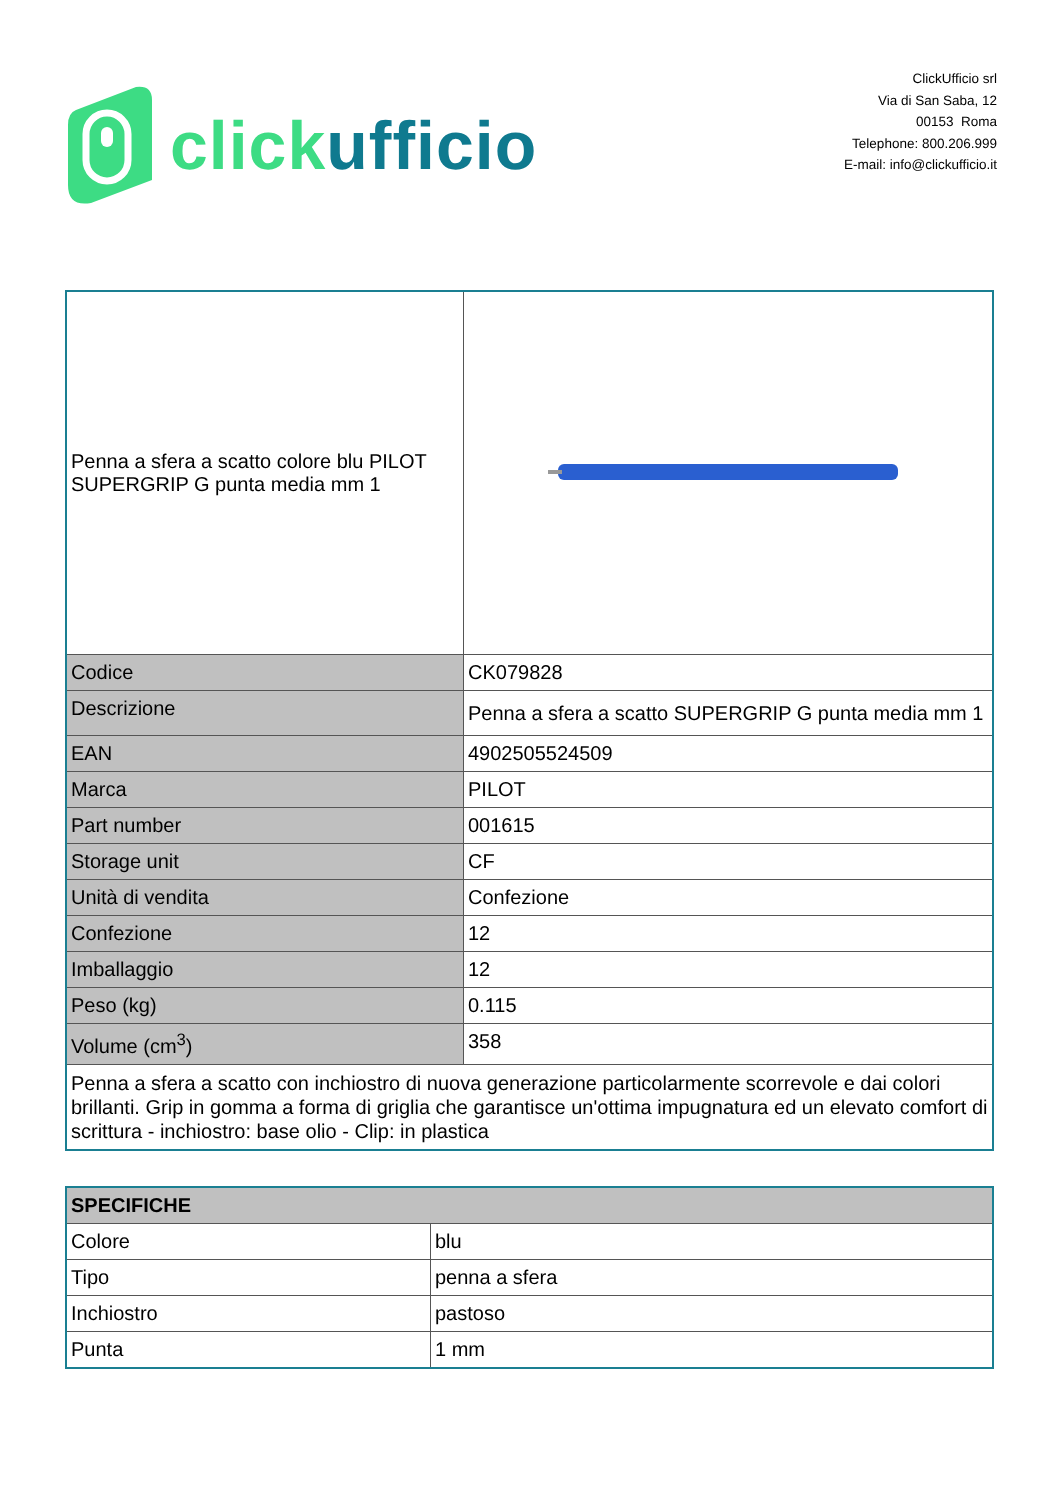click ufficio
ClickUfficio srl
Via di San Saba, 12
00153 Roma
Telephone: 800.206.999
E-mail: info@clickufficio.it
| Penna a sfera a scatto colore blu PILOT SUPERGRIP G punta media mm 1 | |
| Codice | CK079828 |
| Descrizione | Penna a sfera a scatto SUPERGRIP G punta media mm 1 |
| EAN | 4902505524509 |
| Marca | PILOT |
| Part number | 001615 |
| Storage unit | CF |
| Unità di vendita | Confezione |
| Confezione | 12 |
| Imballaggio | 12 |
| Peso (kg) | 0.115 |
| Volume (cm<sup>3</sup>) | 358 |
| Penna a sfera a scatto con inchiostro di nuova generazione particolarmente scorrevole e dai colori brillanti. Grip in gomma a forma di griglia che garantisce un'ottima impugnatura ed un elevato comfort di scrittura - inchiostro: base olio - Clip: in plastica | |
| SPECIFICHE | |
| --- | --- |
| Colore | blu |
| Tipo | penna a sfera |
| Inchiostro | pastoso |
| Punta | 1 mm |